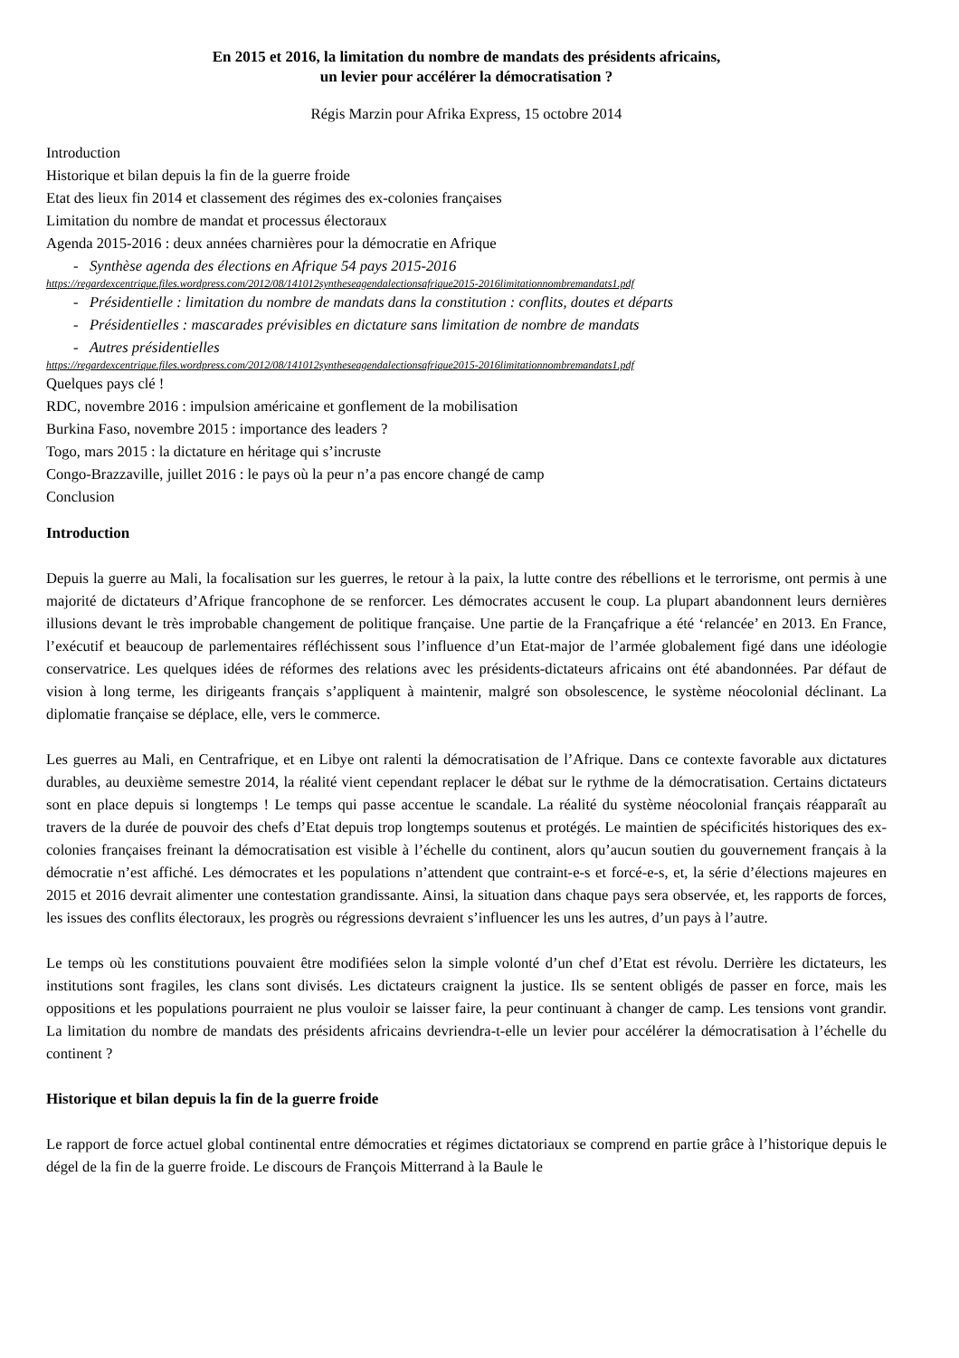En 2015 et 2016, la limitation du nombre de mandats des présidents africains,
un levier pour accélérer la démocratisation ?
Régis Marzin pour Afrika Express, 15 octobre 2014
Introduction
Historique et bilan depuis la fin de la guerre froide
Etat des lieux fin 2014 et classement des régimes des ex-colonies françaises
Limitation du nombre de mandat et processus électoraux
Agenda 2015-2016 : deux années charnières pour la démocratie en Afrique
- Synthèse agenda des élections en Afrique 54 pays 2015-2016
https://regardexcentrique.files.wordpress.com/2012/08/141012syntheseagendalectionsafrique2015-2016limitationnombremandats1.pdf
- Présidentielle : limitation du nombre de mandats dans la constitution : conflits, doutes et départs
- Présidentielles : mascarades prévisibles en dictature sans limitation de nombre de mandats
- Autres présidentielles
https://regardexcentrique.files.wordpress.com/2012/08/141012syntheseagendalectionsafrique2015-2016limitationnombremandats1.pdf
Quelques pays clé !
RDC, novembre 2016 : impulsion américaine et gonflement de la mobilisation
Burkina Faso, novembre 2015 : importance des leaders ?
Togo, mars 2015 : la dictature en héritage qui s’incruste
Congo-Brazzaville, juillet 2016 : le pays où la peur n’a pas encore changé de camp
Conclusion
Introduction
Depuis la guerre au Mali, la focalisation sur les guerres, le retour à la paix, la lutte contre des rébellions et le terrorisme, ont permis à une majorité de dictateurs d’Afrique francophone de se renforcer. Les démocrates accusent le coup. La plupart abandonnent leurs dernières illusions devant le très improbable changement de politique française. Une partie de la Françafrique a été ‘relancée’ en 2013. En France, l’exécutif et beaucoup de parlementaires réfléchissent sous l’influence d’un Etat-major de l’armée globalement figé dans une idéologie conservatrice. Les quelques idées de réformes des relations avec les présidents-dictateurs africains ont été abandonnées. Par défaut de vision à long terme, les dirigeants français s’appliquent à maintenir, malgré son obsolescence, le système néocolonial déclinant. La diplomatie française se déplace, elle, vers le commerce.
Les guerres au Mali, en Centrafrique, et en Libye ont ralenti la démocratisation de l’Afrique. Dans ce contexte favorable aux dictatures durables, au deuxième semestre 2014, la réalité vient cependant replacer le débat sur le rythme de la démocratisation. Certains dictateurs sont en place depuis si longtemps ! Le temps qui passe accentue le scandale. La réalité du système néocolonial français réapparaît au travers de la durée de pouvoir des chefs d’Etat depuis trop longtemps soutenus et protégés. Le maintien de spécificités historiques des ex-colonies françaises freinant la démocratisation est visible à l’échelle du continent, alors qu’aucun soutien du gouvernement français à la démocratie n’est affiché. Les démocrates et les populations n’attendent que contraint-e-s et forcé-e-s, et, la série d’élections majeures en 2015 et 2016 devrait alimenter une contestation grandissante. Ainsi, la situation dans chaque pays sera observée, et, les rapports de forces, les issues des conflits électoraux, les progrès ou régressions devraient s’influencer les uns les autres, d’un pays à l’autre.
Le temps où les constitutions pouvaient être modifiées selon la simple volonté d’un chef d’Etat est révolu. Derrière les dictateurs, les institutions sont fragiles, les clans sont divisés. Les dictateurs craignent la justice. Ils se sentent obligés de passer en force, mais les oppositions et les populations pourraient ne plus vouloir se laisser faire, la peur continuant à changer de camp. Les tensions vont grandir. La limitation du nombre de mandats des présidents africains devriendra-t-elle un levier pour accélérer la démocratisation à l’échelle du continent ?
Historique et bilan depuis la fin de la guerre froide
Le rapport de force actuel global continental entre démocraties et régimes dictatoriaux se comprend en partie grâce à l’historique depuis le dégel de la fin de la guerre froide. Le discours de François Mitterrand à la Baule le